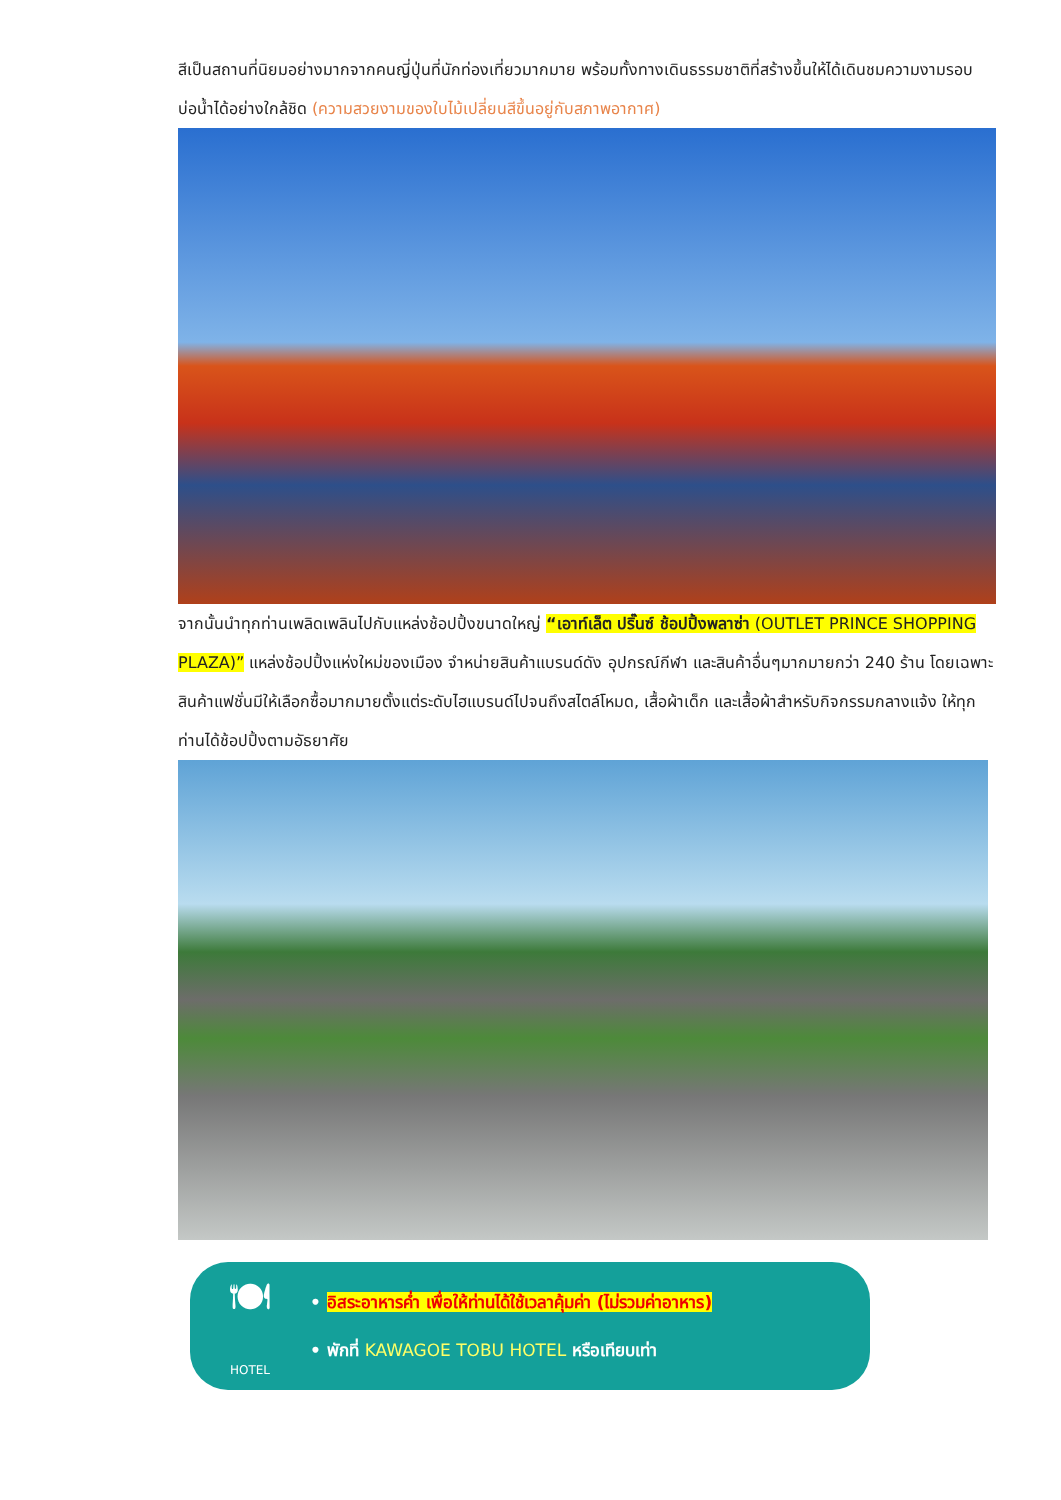สีเป็นสถานที่นิยมอย่างมากจากคนญี่ปุ่นที่นักท่องเที่ยวมากมาย พร้อมทั้งทางเดินธรรมชาติที่สร้างขึ้นให้ได้เดินชมความงามรอบบ่อน้ำได้อย่างใกล้ชิด (ความสวยงามของใบไม้เปลี่ยนสีขึ้นอยู่กับสภาพอากาศ)
จากนั้นนำทุกท่านเพลิดเพลินไปกับแหล่งช้อปปิ้งขนาดใหญ่ “เอาท์เล็ต ปริ๊นซ์ ช้อปปิ้งพลาซ่า (OUTLET PRINCE SHOPPING PLAZA)” แหล่งช้อปปิ้งแห่งใหม่ของเมือง จำหน่ายสินค้าแบรนด์ดัง อุปกรณ์กีฬา และสินค้าอื่นๆมากมายกว่า 240 ร้าน โดยเฉพาะสินค้าแฟชั่นมีให้เลือกซื้อมากมายตั้งแต่ระดับไฮแบรนด์ไปจนถึงสไตล์โหมด, เสื้อผ้าเด็ก และเสื้อผ้าสำหรับกิจกรรมกลางแจ้ง ให้ทุกท่านได้ช้อปปิ้งตามอัธยาศัย
🍽
HOTEL
• อิสระอาหารค่ำ เพื่อให้ท่านได้ใช้เวลาคุ้มค่า (ไม่รวมค่าอาหาร)
• พักที่ KAWAGOE TOBU HOTEL หรือเทียบเท่า